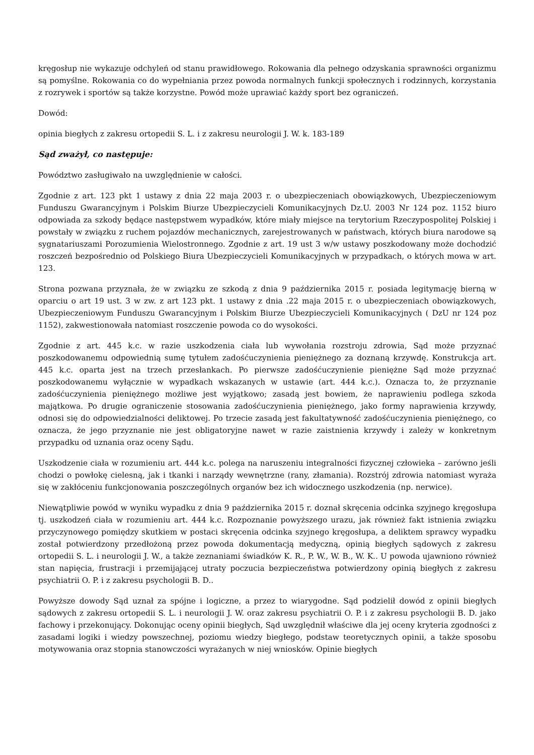kręgosłup nie wykazuje odchyleń od stanu prawidłowego. Rokowania dla pełnego odzyskania sprawności organizmu są pomyślne. Rokowania co do wypełniania przez powoda normalnych funkcji społecznych i rodzinnych, korzystania z rozrywek i sportów są także korzystne. Powód może uprawiać każdy sport bez ograniczeń.
Dowód:
opinia biegłych z zakresu ortopedii S. L. i z zakresu neurologii J. W. k. 183-189
Sąd zważył, co następuje:
Powództwo zasługiwało na uwzględnienie w całości.
Zgodnie z art. 123 pkt 1 ustawy z dnia 22 maja 2003 r. o ubezpieczeniach obowiązkowych, Ubezpieczeniowym Funduszu Gwarancyjnym i Polskim Biurze Ubezpieczycieli Komunikacyjnych Dz.U. 2003 Nr 124 poz. 1152 biuro odpowiada za szkody będące następstwem wypadków, które miały miejsce na terytorium Rzeczypospolitej Polskiej i powstały w związku z ruchem pojazdów mechanicznych, zarejestrowanych w państwach, których biura narodowe są sygnatariuszami Porozumienia Wielostronnego. Zgodnie z art. 19 ust 3 w/w ustawy poszkodowany może dochodzić roszczeń bezpośrednio od Polskiego Biura Ubezpieczycieli Komunikacyjnych w przypadkach, o których mowa w art. 123.
Strona pozwana przyznała, że w związku ze szkodą z dnia 9 października 2015 r. posiada legitymację bierną w oparciu o art 19 ust. 3 w zw. z art 123 pkt. 1 ustawy z dnia .22 maja 2015 r. o ubezpieczeniach obowiązkowych, Ubezpieczeniowym Funduszu Gwarancyjnym i Polskim Biurze Ubezpieczycieli Komunikacyjnych ( DzU nr 124 poz 1152), zakwestionowała natomiast roszczenie powoda co do wysokości.
Zgodnie z art. 445 k.c. w razie uszkodzenia ciała lub wywołania rozstroju zdrowia, Sąd może przyznać poszkodowanemu odpowiednią sumę tytułem zadośćuczynienia pieniężnego za doznaną krzywdę. Konstrukcja art. 445 k.c. oparta jest na trzech przesłankach. Po pierwsze zadośćuczynienie pieniężne Sąd może przyznać poszkodowanemu wyłącznie w wypadkach wskazanych w ustawie (art. 444 k.c.). Oznacza to, że przyznanie zadośćuczynienia pieniężnego możliwe jest wyjątkowo; zasadą jest bowiem, że naprawieniu podlega szkoda majątkowa. Po drugie ograniczenie stosowania zadośćuczynienia pieniężnego, jako formy naprawienia krzywdy, odnosi się do odpowiedzialności deliktowej. Po trzecie zasadą jest fakultatywność zadośćuczynienia pieniężnego, co oznacza, że jego przyznanie nie jest obligatoryjne nawet w razie zaistnienia krzywdy i zależy w konkretnym przypadku od uznania oraz oceny Sądu.
Uszkodzenie ciała w rozumieniu art. 444 k.c. polega na naruszeniu integralności fizycznej człowieka – zarówno jeśli chodzi o powłokę cielesną, jak i tkanki i narządy wewnętrzne (rany, złamania). Rozstrój zdrowia natomiast wyraża się w zakłóceniu funkcjonowania poszczególnych organów bez ich widocznego uszkodzenia (np. nerwice).
Niewątpliwie powód w wyniku wypadku z dnia 9 października 2015 r. doznał skręcenia odcinka szyjnego kręgosłupa tj. uszkodzeń ciała w rozumieniu art. 444 k.c. Rozpoznanie powyższego urazu, jak również fakt istnienia związku przyczynowego pomiędzy skutkiem w postaci skręcenia odcinka szyjnego kręgosłupa, a deliktem sprawcy wypadku został potwierdzony przedłożoną przez powoda dokumentacją medyczną, opinią biegłych sądowych z zakresu ortopedii S. L. i neurologii J. W., a także zeznaniami świadków K. R., P. W., W. B., W. K.. U powoda ujawniono również stan napięcia, frustracji i przemijającej utraty poczucia bezpieczeństwa potwierdzony opinią biegłych z zakresu psychiatrii O. P. i z zakresu psychologii B. D..
Powyższe dowody Sąd uznał za spójne i logiczne, a przez to wiarygodne. Sąd podzielił dowód z opinii biegłych sądowych z zakresu ortopedii S. L. i neurologii J. W. oraz zakresu psychiatrii O. P. i z zakresu psychologii B. D. jako fachowy i przekonujący. Dokonując oceny opinii biegłych, Sąd uwzględnił właściwe dla jej oceny kryteria zgodności z zasadami logiki i wiedzy powszechnej, poziomu wiedzy biegłego, podstaw teoretycznych opinii, a także sposobu motywowania oraz stopnia stanowczości wyrażanych w niej wniosków. Opinie biegłych